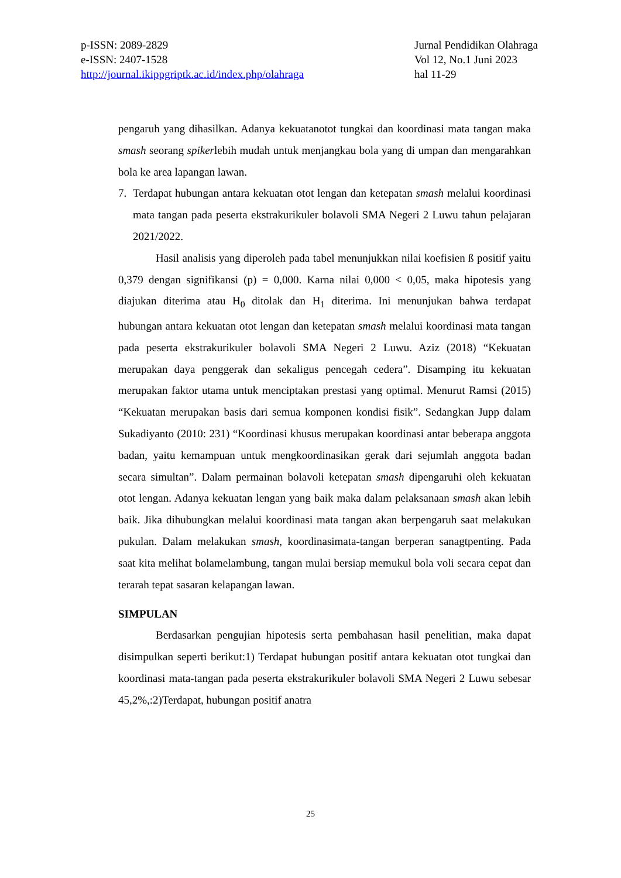p-ISSN: 2089-2829
e-ISSN: 2407-1528
http://journal.ikippgriptk.ac.id/index.php/olahraga
Jurnal Pendidikan Olahraga
Vol 12, No.1 Juni 2023
hal 11-29
pengaruh yang dihasilkan. Adanya kekuatanotot tungkai dan koordinasi mata tangan maka smash seorang spikerlebih mudah untuk menjangkau bola yang di umpan dan mengarahkan bola ke area lapangan lawan.
7. Terdapat hubungan antara kekuatan otot lengan dan ketepatan smash melalui koordinasi mata tangan pada peserta ekstrakurikuler bolavoli SMA Negeri 2 Luwu tahun pelajaran 2021/2022.
Hasil analisis yang diperoleh pada tabel menunjukkan nilai koefisien ß positif yaitu 0,379 dengan signifikansi (p) = 0,000. Karna nilai 0,000 < 0,05, maka hipotesis yang diajukan diterima atau H<sub>0</sub> ditolak dan H<sub>1</sub> diterima. Ini menunjukan bahwa terdapat hubungan antara kekuatan otot lengan dan ketepatan smash melalui koordinasi mata tangan pada peserta ekstrakurikuler bolavoli SMA Negeri 2 Luwu. Aziz (2018) “Kekuatan merupakan daya penggerak dan sekaligus pencegah cedera”. Disamping itu kekuatan merupakan faktor utama untuk menciptakan prestasi yang optimal. Menurut Ramsi (2015) “Kekuatan merupakan basis dari semua komponen kondisi fisik”. Sedangkan Jupp dalam Sukadiyanto (2010: 231) “Koordinasi khusus merupakan koordinasi antar beberapa anggota badan, yaitu kemampuan untuk mengkoordinasikan gerak dari sejumlah anggota badan secara simultan”. Dalam permainan bolavoli ketepatan smash dipengaruhi oleh kekuatan otot lengan. Adanya kekuatan lengan yang baik maka dalam pelaksanaan smash akan lebih baik. Jika dihubungkan melalui koordinasi mata tangan akan berpengaruh saat melakukan pukulan. Dalam melakukan smash, koordinasimata-tangan berperan sanagtpenting. Pada saat kita melihat bolamelambung, tangan mulai bersiap memukul bola voli secara cepat dan terarah tepat sasaran kelapangan lawan.
SIMPULAN
Berdasarkan pengujian hipotesis serta pembahasan hasil penelitian, maka dapat disimpulkan seperti berikut:1) Terdapat hubungan positif antara kekuatan otot tungkai dan koordinasi mata-tangan pada peserta ekstrakurikuler bolavoli SMA Negeri 2 Luwu sebesar 45,2%,:2)Terdapat, hubungan positif anatra
25